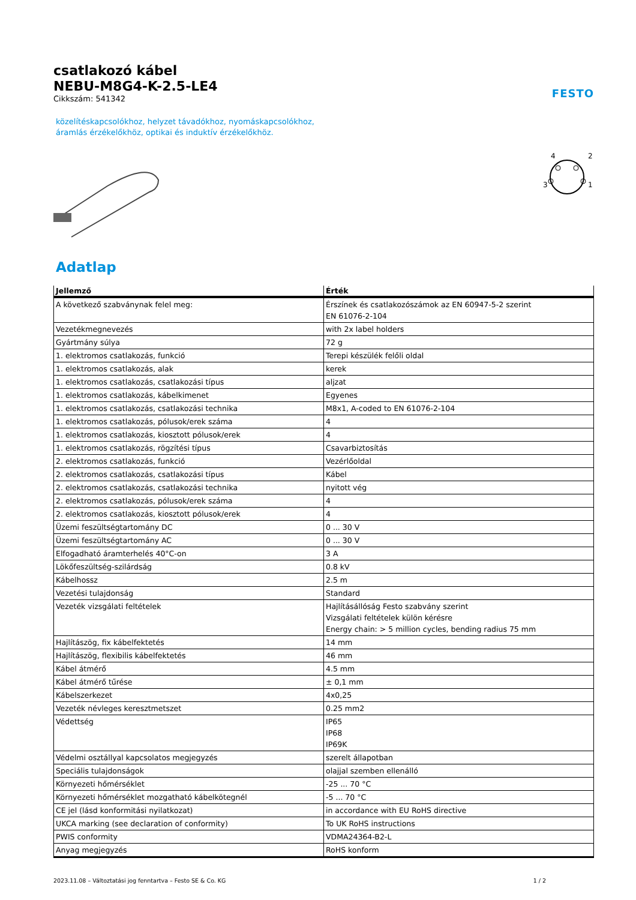csatlakozó kábel
NEBU-M8G4-K-2.5-LE4
Cikkszám: 541342
FESTO
közelítéskapcsolókhoz, helyzet távadókhoz, nyomáskapcsolókhoz,
áramlás érzékelőkhöz, optikai és induktív érzékelőkhöz.
3
4
2
1
Adatlap
| Jellemző | Érték |
| --- | --- |
| A következő szabványnak felel meg: | Érszínek és csatlakozószámok az EN 60947-5-2 szerint EN 61076-2-104 |
| Vezetékmegnevezés | with 2x label holders |
| Gyártmány súlya | 72 g |
| 1. elektromos csatlakozás, funkció | Terepi készülék felőli oldal |
| 1. elektromos csatlakozás, alak | kerek |
| 1. elektromos csatlakozás, csatlakozási típus | aljzat |
| 1. elektromos csatlakozás, kábelkimenet | Egyenes |
| 1. elektromos csatlakozás, csatlakozási technika | M8x1, A-coded to EN 61076-2-104 |
| 1. elektromos csatlakozás, pólusok/erek száma | 4 |
| 1. elektromos csatlakozás, kiosztott pólusok/erek | 4 |
| 1. elektromos csatlakozás, rögzítési típus | Csavarbiztosítás |
| 2. elektromos csatlakozás, funkció | Vezérlőoldal |
| 2. elektromos csatlakozás, csatlakozási típus | Kábel |
| 2. elektromos csatlakozás, csatlakozási technika | nyitott vég |
| 2. elektromos csatlakozás, pólusok/erek száma | 4 |
| 2. elektromos csatlakozás, kiosztott pólusok/erek | 4 |
| Üzemi feszültségtartomány DC | 0 ... 30 V |
| Üzemi feszültségtartomány AC | 0 ... 30 V |
| Elfogadható áramterhelés 40°C-on | 3 A |
| Lökőfeszültség-szilárdság | 0.8 kV |
| Kábelhossz | 2.5 m |
| Vezetési tulajdonság | Standard |
| Vezeték vizsgálati feltételek | Hajlításállóság Festo szabvány szerint Vizsgálati feltételek külön kérésre Energy chain: > 5 million cycles, bending radius 75 mm |
| Hajlítászög, fix kábelfektetés | 14 mm |
| Hajlítászög, flexibilis kábelfektetés | 46 mm |
| Kábel átmérő | 4.5 mm |
| Kábel átmérő tűrése | ± 0,1 mm |
| Kábelszerkezet | 4x0,25 |
| Vezeték névleges keresztmetszet | 0.25 mm2 |
| Védettség | IP65 IP68 IP69K |
| Védelmi osztállyal kapcsolatos megjegyzés | szerelt állapotban |
| Speciális tulajdonságok | olajjal szemben ellenálló |
| Környezeti hőmérséklet | -25 ... 70 °C |
| Környezeti hőmérséklet mozgatható kábelkötegnél | -5 ... 70 °C |
| CE jel (lásd konformitási nyilatkozat) | in accordance with EU RoHS directive |
| UKCA marking (see declaration of conformity) | To UK RoHS instructions |
| PWIS conformity | VDMA24364-B2-L |
| Anyag megjegyzés | RoHS konform |
2023.11.08 – Változtatási jog fenntartva – Festo SE & Co. KG 1 / 2